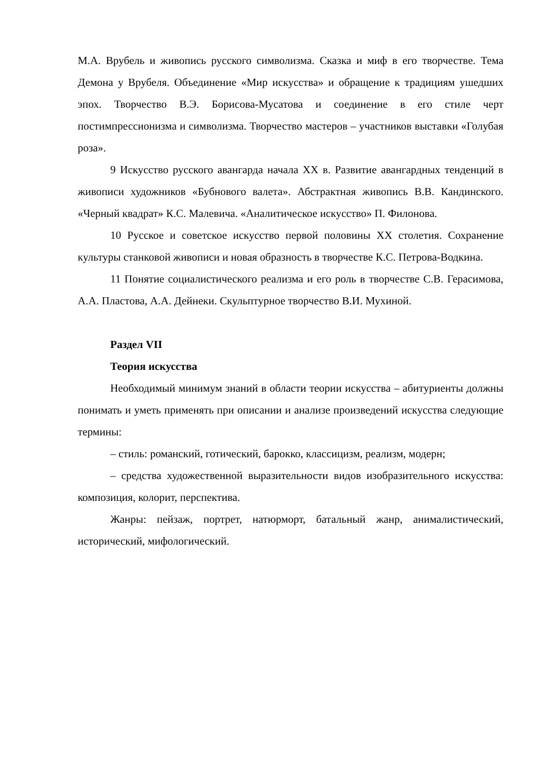М.А. Врубель и живопись русского символизма. Сказка и миф в его творчестве. Тема Демона у Врубеля. Объединение «Мир искусства» и обращение к традициям ушедших эпох. Творчество В.Э. Борисова-Мусатова и соединение в его стиле черт постимпрессионизма и символизма. Творчество мастеров – участников выставки «Голубая роза».
9 Искусство русского авангарда начала XX в. Развитие авангардных тенденций в живописи художников «Бубнового валета». Абстрактная живопись В.В. Кандинского. «Черный квадрат» К.С. Малевича. «Аналитическое искусство» П. Филонова.
10 Русское и советское искусство первой половины XX столетия. Сохранение культуры станковой живописи и новая образность в творчестве К.С. Петрова-Водкина.
11 Понятие социалистического реализма и его роль в творчестве С.В. Герасимова, А.А. Пластова, А.А. Дейнеки. Скульптурное творчество В.И. Мухиной.
Раздел VII
Теория искусства
Необходимый минимум знаний в области теории искусства – абитуриенты должны понимать и уметь применять при описании и анализе произведений искусства следующие термины:
– стиль: романский, готический, барокко, классицизм, реализм, модерн;
– средства художественной выразительности видов изобразительного искусства: композиция, колорит, перспектива.
Жанры: пейзаж, портрет, натюрморт, батальный жанр, анималистический, исторический, мифологический.